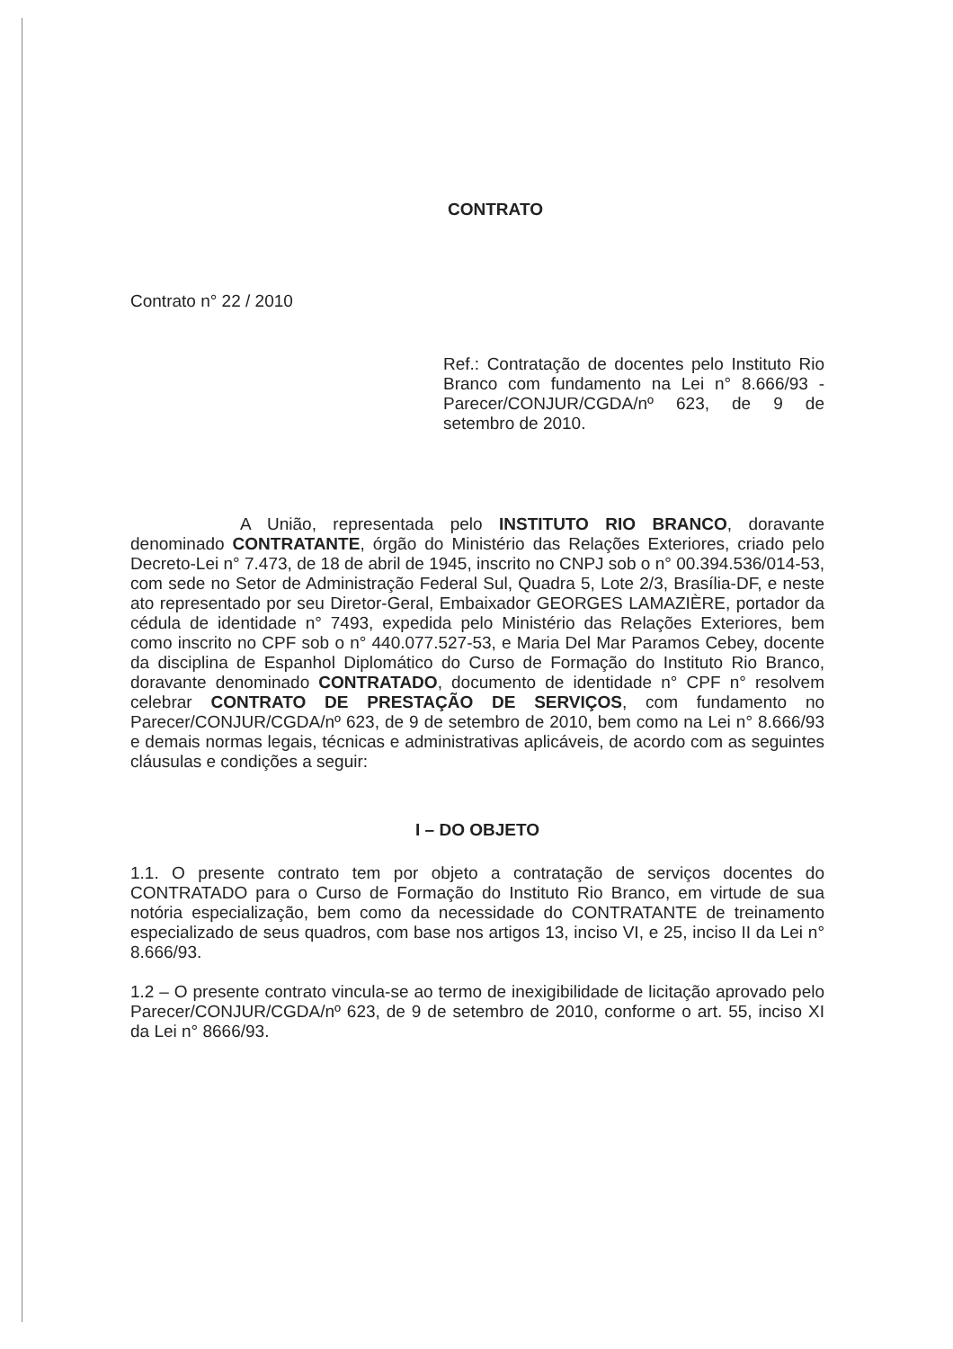CONTRATO
Contrato n° 22 / 2010
Ref.: Contratação de docentes pelo Instituto Rio Branco com fundamento na Lei n° 8.666/93 - Parecer/CONJUR/CGDA/nº 623, de 9 de setembro de 2010.
A União, representada pelo INSTITUTO RIO BRANCO, doravante denominado CONTRATANTE, órgão do Ministério das Relações Exteriores, criado pelo Decreto-Lei n° 7.473, de 18 de abril de 1945, inscrito no CNPJ sob o n° 00.394.536/014-53, com sede no Setor de Administração Federal Sul, Quadra 5, Lote 2/3, Brasília-DF, e neste ato representado por seu Diretor-Geral, Embaixador GEORGES LAMAZIÈRE, portador da cédula de identidade n° 7493, expedida pelo Ministério das Relações Exteriores, bem como inscrito no CPF sob o n° 440.077.527-53, e Maria Del Mar Paramos Cebey, docente da disciplina de Espanhol Diplomático do Curso de Formação do Instituto Rio Branco, doravante denominado CONTRATADO, documento de identidade n° CPF n° resolvem celebrar CONTRATO DE PRESTAÇÃO DE SERVIÇOS, com fundamento no Parecer/CONJUR/CGDA/nº 623, de 9 de setembro de 2010, bem como na Lei n° 8.666/93 e demais normas legais, técnicas e administrativas aplicáveis, de acordo com as seguintes cláusulas e condições a seguir:
I – DO OBJETO
1.1. O presente contrato tem por objeto a contratação de serviços docentes do CONTRATADO para o Curso de Formação do Instituto Rio Branco, em virtude de sua notória especialização, bem como da necessidade do CONTRATANTE de treinamento especializado de seus quadros, com base nos artigos 13, inciso VI, e 25, inciso II da Lei n° 8.666/93.
1.2 – O presente contrato vincula-se ao termo de inexigibilidade de licitação aprovado pelo Parecer/CONJUR/CGDA/nº 623, de 9 de setembro de 2010, conforme o art. 55, inciso XI da Lei n° 8666/93.